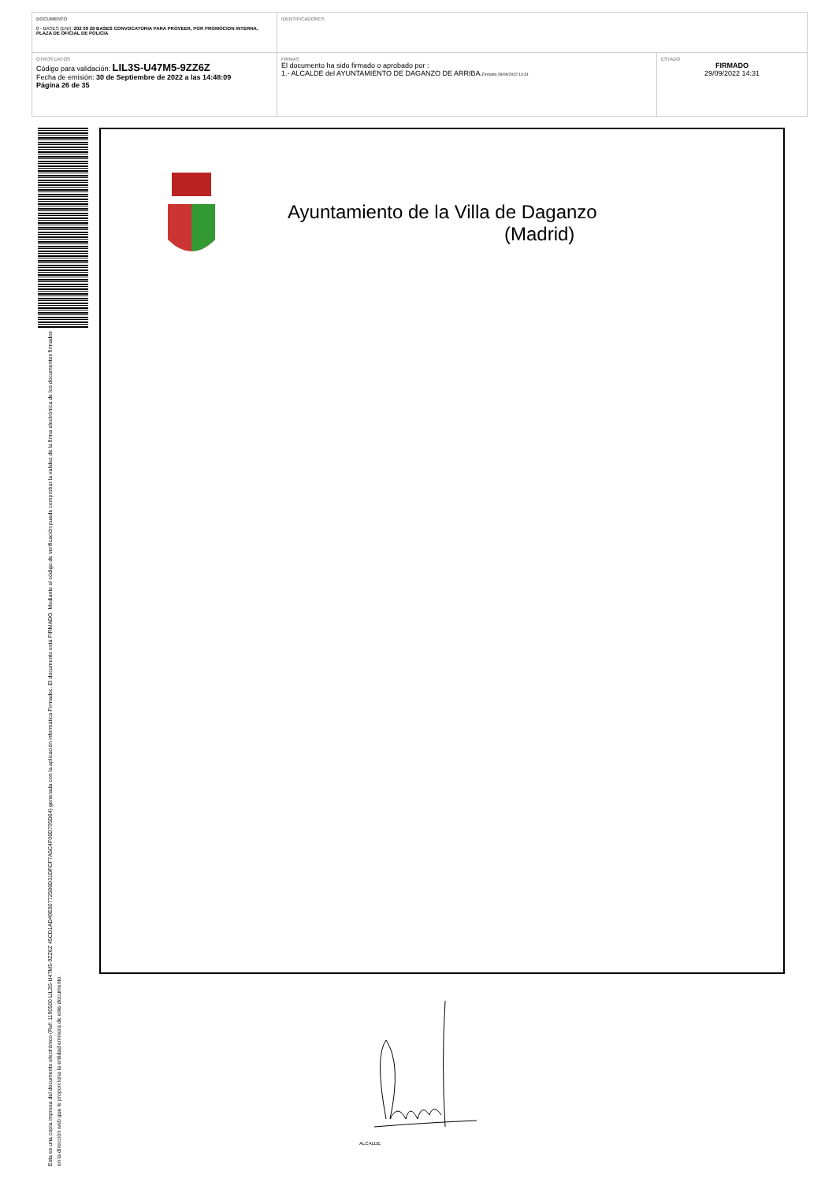| DOCUMENTO 0 - BASES (ENI): 202 09 29 BASES CONVOCATORIA PARA PROVEER, POR PROMOCION INTERNA, PLAZA DE OFICIAL DE POLICIA | IDENTIFICADORES | |
| OTROS DATOS Código para validación: LIL3S-U47M5-9ZZ6Z Fecha de emisión: 30 de Septiembre de 2022 a las 14:48:09 Página 26 de 35 | FIRMAS El documento ha sido firmado o aprobado por : 1.- ALCALDE del AYUNTAMIENTO DE DAGANZO DE ARRIBA. Firmado 29/09/2022 14:31 | ESTADO FIRMADO 29/09/2022 14:31 |
Esta es una copia impresa del documento electrónico (Ref: 1190500 LIL3S-U47M5-9ZZ6Z 45CD1AD49E80772586D31DFCF7A5C4F06D795D64) generada con la aplicación informática Firmadoc. El documento está FIRMADO. Mediante el código de verificación puede comprobar la validez de la firma electrónica de los documentos firmados en la dirección web que le proporciona la entidad emisora de este documento.
Ayuntamiento de la Villa de Daganzo
(Madrid)
ALCALDE